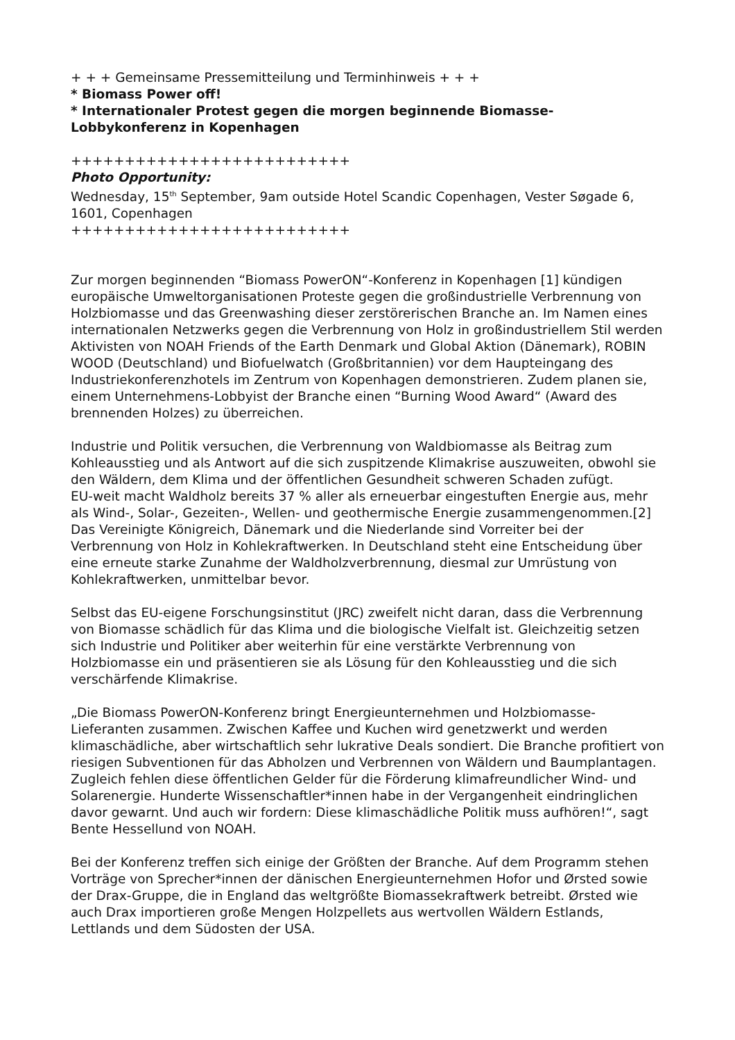+ + + Gemeinsame Pressemitteilung und Terminhinweis + + +
* Biomass Power off!
* Internationaler Protest gegen die morgen beginnende Biomasse-Lobbykonferenz in Kopenhagen
++++++++++++++++++++++++++
Photo Opportunity:
Wednesday, 15<sup>th</sup> September, 9am outside Hotel Scandic Copenhagen, Vester Søgade 6, 1601, Copenhagen
++++++++++++++++++++++++++
Zur morgen beginnenden “Biomass PowerON“-Konferenz in Kopenhagen [1] kündigen europäische Umweltorganisationen Proteste gegen die großindustrielle Verbrennung von Holzbiomasse und das Greenwashing dieser zerstörerischen Branche an. Im Namen eines internationalen Netzwerks gegen die Verbrennung von Holz in großindustriellem Stil werden Aktivisten von NOAH Friends of the Earth Denmark und Global Aktion (Dänemark), ROBIN WOOD (Deutschland) und Biofuelwatch (Großbritannien) vor dem Haupteingang des Industriekonferenzhotels im Zentrum von Kopenhagen demonstrieren. Zudem planen sie, einem Unternehmens-Lobbyist der Branche einen “Burning Wood Award“ (Award des brennenden Holzes) zu überreichen.
Industrie und Politik versuchen, die Verbrennung von Waldbiomasse als Beitrag zum Kohleausstieg und als Antwort auf die sich zuspitzende Klimakrise auszuweiten, obwohl sie den Wäldern, dem Klima und der öffentlichen Gesundheit schweren Schaden zufügt.
EU-weit macht Waldholz bereits 37 % aller als erneuerbar eingestuften Energie aus, mehr als Wind-, Solar-, Gezeiten-, Wellen- und geothermische Energie zusammengenommen.[2] Das Vereinigte Königreich, Dänemark und die Niederlande sind Vorreiter bei der Verbrennung von Holz in Kohlekraftwerken. In Deutschland steht eine Entscheidung über eine erneute starke Zunahme der Waldholzverbrennung, diesmal zur Umrüstung von Kohlekraftwerken, unmittelbar bevor.
Selbst das EU-eigene Forschungsinstitut (JRC) zweifelt nicht daran, dass die Verbrennung von Biomasse schädlich für das Klima und die biologische Vielfalt ist. Gleichzeitig setzen sich Industrie und Politiker aber weiterhin für eine verstärkte Verbrennung von Holzbiomasse ein und präsentieren sie als Lösung für den Kohleausstieg und die sich verschärfende Klimakrise.
„Die Biomass PowerON-Konferenz bringt Energieunternehmen und Holzbiomasse-Lieferanten zusammen. Zwischen Kaffee und Kuchen wird genetzwerkt und werden klimaschädliche, aber wirtschaftlich sehr lukrative Deals sondiert. Die Branche profitiert von riesigen Subventionen für das Abholzen und Verbrennen von Wäldern und Baumplantagen. Zugleich fehlen diese öffentlichen Gelder für die Förderung klimafreundlicher Wind- und Solarenergie. Hunderte Wissenschaftler*innen habe in der Vergangenheit eindringlichen davor gewarnt. Und auch wir fordern: Diese klimaschädliche Politik muss aufhören!“, sagt Bente Hessellund von NOAH.
Bei der Konferenz treffen sich einige der Größten der Branche. Auf dem Programm stehen Vorträge von Sprecher*innen der dänischen Energieunternehmen Hofor und Ørsted sowie der Drax-Gruppe, die in England das weltgrößte Biomassekraftwerk betreibt. Ørsted wie auch Drax importieren große Mengen Holzpellets aus wertvollen Wäldern Estlands, Lettlands und dem Südosten der USA.